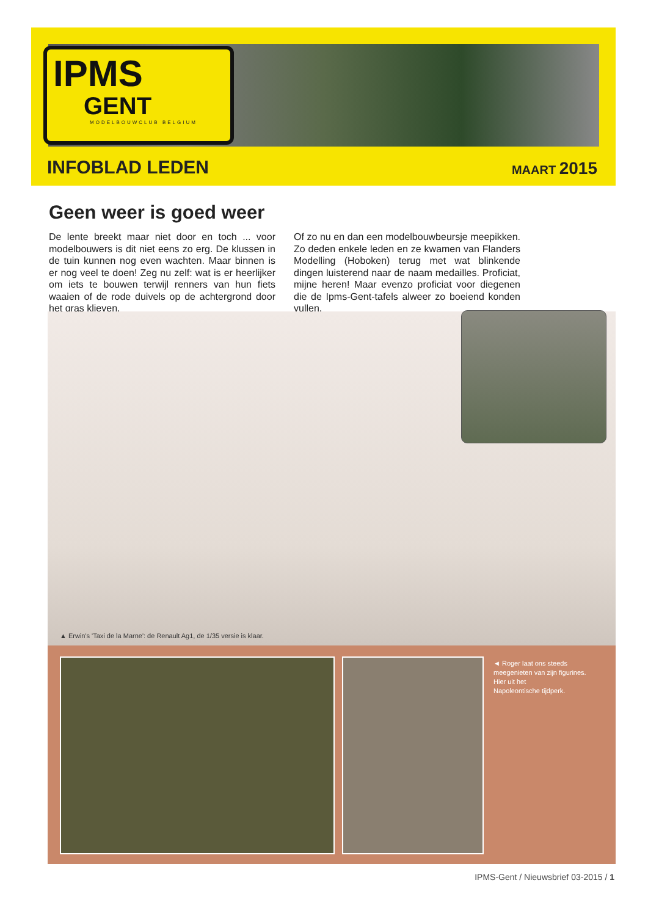IPMS
GENT
MODELBOUWCLUB BELGIUM
INFOBLAD LEDEN MAART 2015
Geen weer is goed weer
De lente breekt maar niet door en toch ... voor modelbouwers is dit niet eens zo erg. De klussen in de tuin kunnen nog even wachten. Maar binnen is er nog veel te doen! Zeg nu zelf: wat is er heerlijker om iets te bouwen terwijl renners van hun fiets waaien of de rode duivels op de achtergrond door het gras klieven.
Of zo nu en dan een modelbouwbeursje meepikken. Zo deden enkele leden en ze kwamen van Flanders Modelling (Hoboken) terug met wat blinkende dingen luisterend naar de naam medailles. Proficiat, mijne heren! Maar evenzo proficiat voor diegenen die de Ipms-Gent-tafels alweer zo boeiend konden vullen.
▲ Erwin's 'Taxi de la Marne': de Renault Ag1, de 1/35 versie is klaar.
◄ Roger laat ons steeds
meegenieten van zijn figurines.
Hier uit het
Napoleontische tijdperk.
IPMS-Gent / Nieuwsbrief 03-2015 / 1